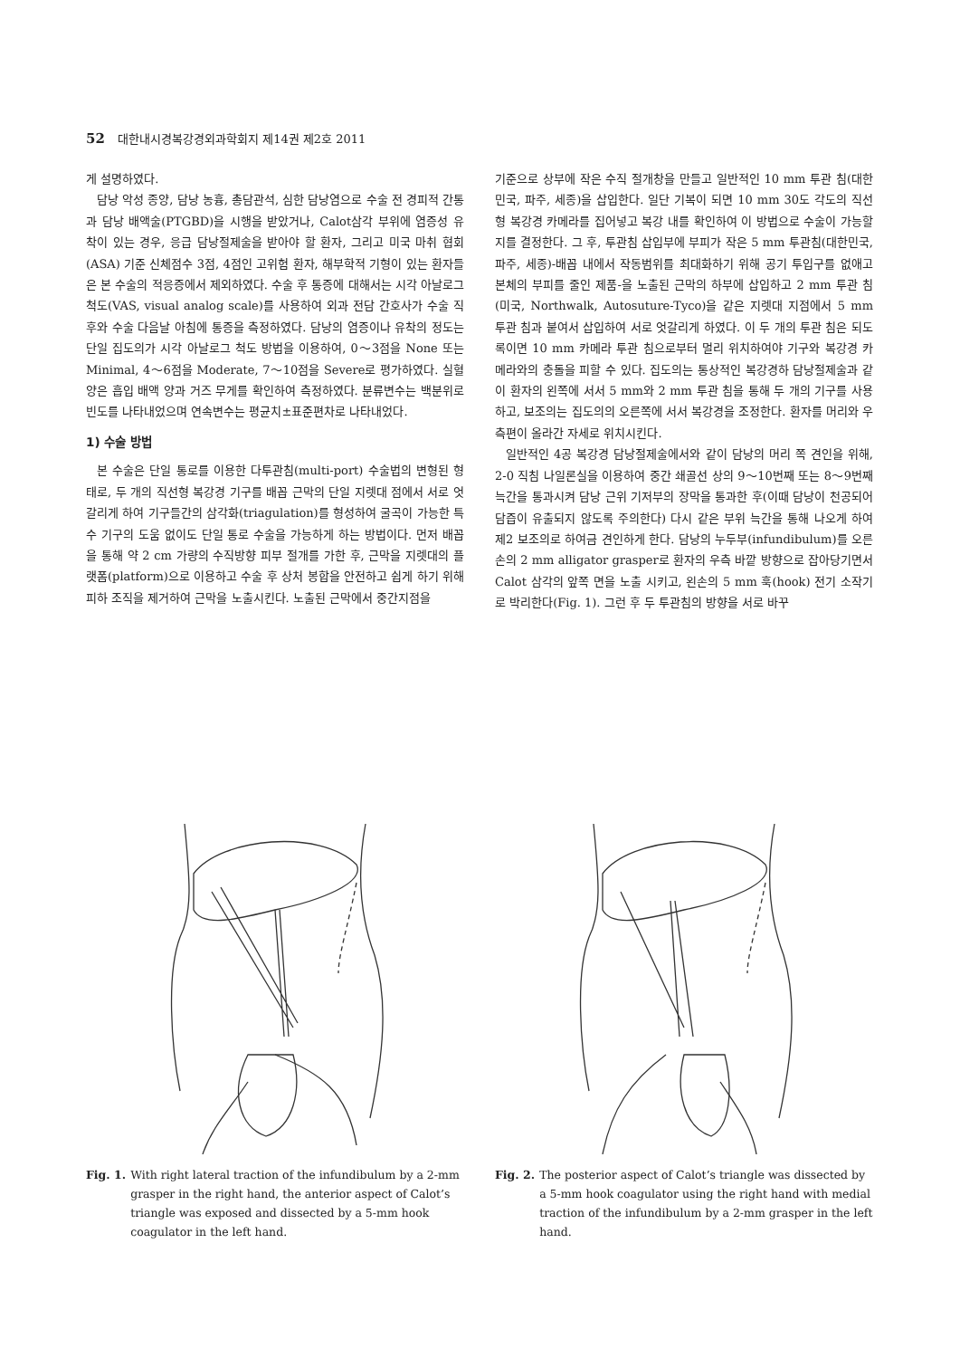52 대한내시경복강경외과학회지 제14권 제2호 2011
게 설명하였다.
담낭 악성 종양, 담낭 농흉, 총담관석, 심한 담낭염으로 수술 전 경피적 간통과 담낭 배액술(PTGBD)을 시행을 받았거나, Calot삼각 부위에 염증성 유착이 있는 경우, 응급 담낭절제술을 받아야 할 환자, 그리고 미국 마취 협회(ASA) 기준 신체점수 3점, 4점인 고위험 환자, 해부학적 기형이 있는 환자들은 본 수술의 적응증에서 제외하였다. 수술 후 통증에 대해서는 시각 아날로그 척도(VAS, visual analog scale)를 사용하여 외과 전담 간호사가 수술 직후와 수술 다음날 아침에 통증을 측정하였다. 담낭의 염증이나 유착의 정도는 단일 집도의가 시각 아날로그 척도 방법을 이용하여, 0～3점을 None 또는 Minimal, 4～6점을 Moderate, 7～10점을 Severe로 평가하였다. 실혈양은 흡입 배액 양과 거즈 무게를 확인하여 측정하였다. 분류변수는 백분위로 빈도를 나타내었으며 연속변수는 평균치±표준편차로 나타내었다.
1) 수술 방법
본 수술은 단일 통로를 이용한 다투관침(multi-port) 수술법의 변형된 형태로, 두 개의 직선형 복강경 기구를 배꼽 근막의 단일 지렛대 점에서 서로 엇갈리게 하여 기구들간의 삼각화(triagulation)를 형성하여 굴곡이 가능한 특수 기구의 도움 없이도 단일 통로 수술을 가능하게 하는 방법이다. 먼저 배꼽을 통해 약 2 cm 가량의 수직방향 피부 절개를 가한 후, 근막을 지렛대의 플랫폼(platform)으로 이용하고 수술 후 상처 봉합을 안전하고 쉽게 하기 위해 피하 조직을 제거하여 근막을 노출시킨다. 노출된 근막에서 중간지점을
기준으로 상부에 작은 수직 절개창을 만들고 일반적인 10 mm 투관 침(대한민국, 파주, 세종)을 삽입한다. 일단 기복이 되면 10 mm 30도 각도의 직선형 복강경 카메라를 집어넣고 복강 내를 확인하여 이 방법으로 수술이 가능할지를 결정한다. 그 후, 투관침 삽입부에 부피가 작은 5 mm 투관침(대한민국, 파주, 세종)-배꼽 내에서 작동범위를 최대화하기 위해 공기 투입구를 없애고 본체의 부피를 줄인 제품-을 노출된 근막의 하부에 삽입하고 2 mm 투관 침(미국, Northwalk, Autosuture-Tyco)을 같은 지렛대 지점에서 5 mm 투관 침과 붙여서 삽입하여 서로 엇갈리게 하였다. 이 두 개의 투관 침은 되도록이면 10 mm 카메라 투관 침으로부터 멀리 위치하여야 기구와 복강경 카메라와의 충돌을 피할 수 있다. 집도의는 통상적인 복강경하 담낭절제술과 같이 환자의 왼쪽에 서서 5 mm와 2 mm 투관 침을 통해 두 개의 기구를 사용하고, 보조의는 집도의의 오른쪽에 서서 복강경을 조정한다. 환자를 머리와 우측편이 올라간 자세로 위치시킨다.
일반적인 4공 복강경 담낭절제술에서와 같이 담낭의 머리 쪽 견인을 위해, 2-0 직침 나일론실을 이용하여 중간 쇄골선 상의 9～10번째 또는 8～9번째 늑간을 통과시켜 담낭 근위 기저부의 장막을 통과한 후(이때 담낭이 천공되어 담즙이 유출되지 않도록 주의한다) 다시 같은 부위 늑간을 통해 나오게 하여 제2 보조의로 하여금 견인하게 한다. 담낭의 누두부(infundibulum)를 오른손의 2 mm alligator grasper로 환자의 우측 바깥 방향으로 잡아당기면서 Calot 삼각의 앞쪽 면을 노출 시키고, 왼손의 5 mm 훅(hook) 전기 소작기로 박리한다(Fig. 1). 그런 후 두 투관침의 방향을 서로 바꾸
Fig. 1. With right lateral traction of the infundibulum by a 2-mm grasper in the right hand, the anterior aspect of Calot’s triangle was exposed and dissected by a 5-mm hook coagulator in the left hand.
Fig. 2. The posterior aspect of Calot’s triangle was dissected by a 5-mm hook coagulator using the right hand with medial traction of the infundibulum by a 2-mm grasper in the left hand.